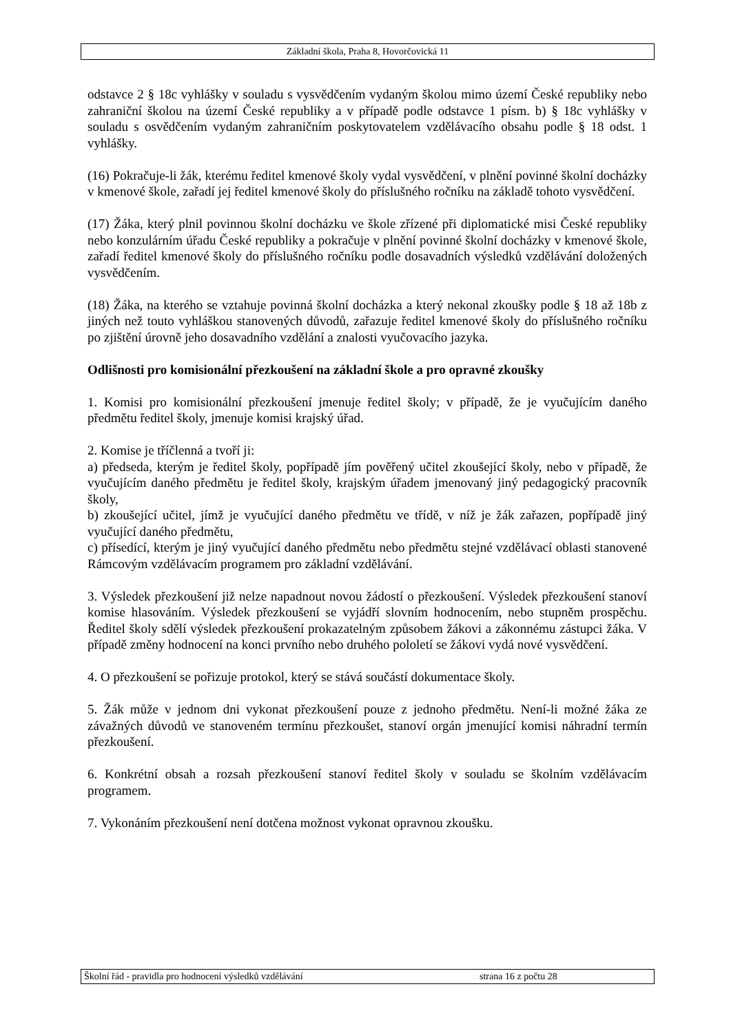Základní škola, Praha 8, Hovorčovická 11
odstavce 2 § 18c vyhlášky v souladu s vysvědčením vydaným školou mimo území České republiky nebo zahraniční školou na území České republiky a v případě podle odstavce 1 písm. b) § 18c vyhlášky v souladu s osvědčením vydaným zahraničním poskytovatelem vzdělávacího obsahu podle § 18 odst. 1 vyhlášky.
(16) Pokračuje-li žák, kterému ředitel kmenové školy vydal vysvědčení, v plnění povinné školní docházky v kmenové škole, zařadí jej ředitel kmenové školy do příslušného ročníku na základě tohoto vysvědčení.
(17) Žáka, který plnil povinnou školní docházku ve škole zřízené při diplomatické misi České republiky nebo konzulárním úřadu České republiky a pokračuje v plnění povinné školní docházky v kmenové škole, zařadí ředitel kmenové školy do příslušného ročníku podle dosavadních výsledků vzdělávání doložených vysvědčením.
(18) Žáka, na kterého se vztahuje povinná školní docházka a který nekonal zkoušky podle § 18 až 18b z jiných než touto vyhláškou stanovených důvodů, zařazuje ředitel kmenové školy do příslušného ročníku po zjištění úrovně jeho dosavadního vzdělání a znalosti vyučovacího jazyka.
Odlišnosti pro komisionální přezkoušení na základní škole a pro opravné zkoušky
1. Komisi pro komisionální přezkoušení jmenuje ředitel školy; v případě, že je vyučujícím daného předmětu ředitel školy, jmenuje komisi krajský úřad.
2. Komise je tříčlenná a tvoří ji:
a) předseda, kterým je ředitel školy, popřípadě jím pověřený učitel zkoušející školy, nebo v případě, že vyučujícím daného předmětu je ředitel školy, krajským úřadem jmenovaný jiný pedagogický pracovník školy,
b) zkoušející učitel, jímž je vyučující daného předmětu ve třídě, v níž je žák zařazen, popřípadě jiný vyučující daného předmětu,
c) přísedící, kterým je jiný vyučující daného předmětu nebo předmětu stejné vzdělávací oblasti stanovené Rámcovým vzdělávacím programem pro základní vzdělávání.
3. Výsledek přezkoušení již nelze napadnout novou žádostí o přezkoušení. Výsledek přezkoušení stanoví komise hlasováním. Výsledek přezkoušení se vyjádří slovním hodnocením, nebo stupněm prospěchu. Ředitel školy sdělí výsledek přezkoušení prokazatelným způsobem žákovi a zákonnému zástupci žáka. V případě změny hodnocení na konci prvního nebo druhého pololetí se žákovi vydá nové vysvědčení.
4. O přezkoušení se pořizuje protokol, který se stává součástí dokumentace školy.
5. Žák může v jednom dni vykonat přezkoušení pouze z jednoho předmětu. Není-li možné žáka ze závažných důvodů ve stanoveném termínu přezkoušet, stanoví orgán jmenující komisi náhradní termín přezkoušení.
6. Konkrétní obsah a rozsah přezkoušení stanoví ředitel školy v souladu se školním vzdělávacím programem.
7. Vykonáním přezkoušení není dotčena možnost vykonat opravnou zkoušku.
Školní řád - pravidla pro hodnocení výsledků vzdělávání strana 16 z počtu 28